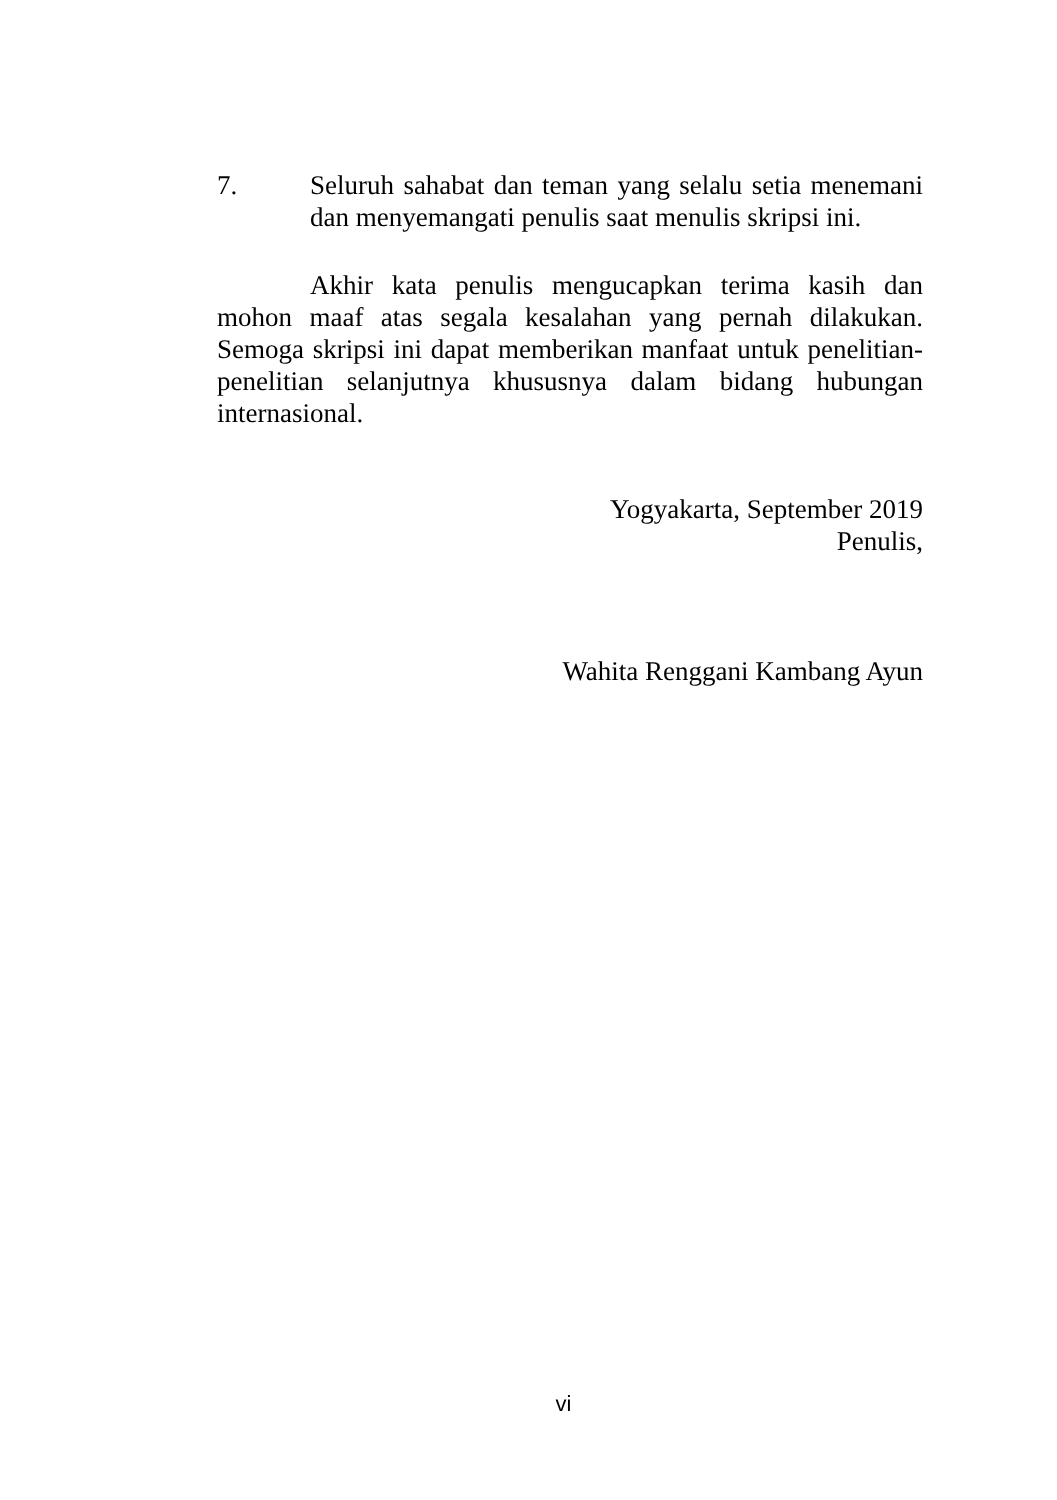7. Seluruh sahabat dan teman yang selalu setia menemani dan menyemangati penulis saat menulis skripsi ini.
Akhir kata penulis mengucapkan terima kasih dan mohon maaf atas segala kesalahan yang pernah dilakukan. Semoga skripsi ini dapat memberikan manfaat untuk penelitian-penelitian selanjutnya khususnya dalam bidang hubungan internasional.
Yogyakarta, September 2019
Penulis,
Wahita Renggani Kambang Ayun
vi